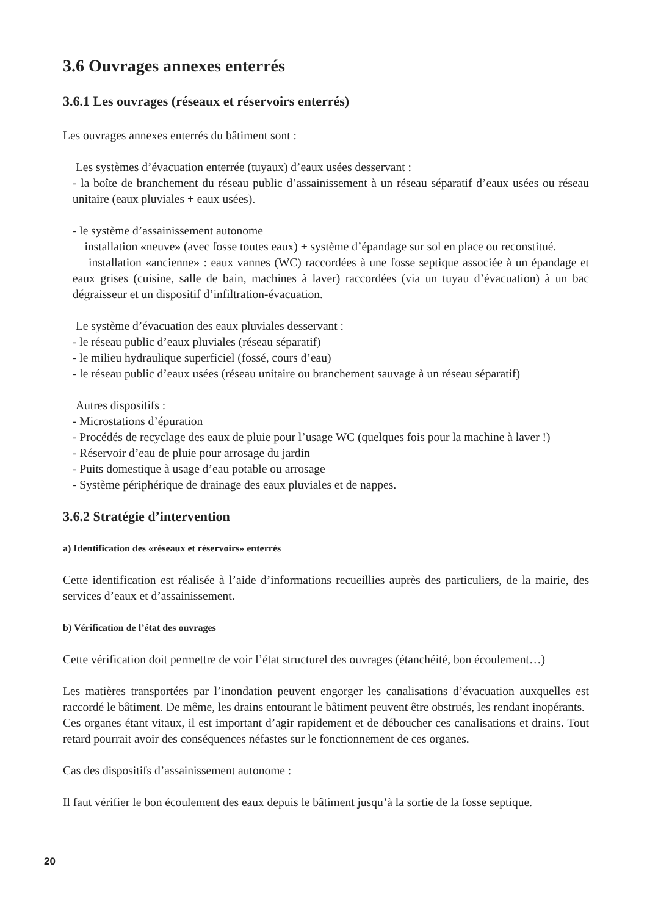3.6 Ouvrages annexes enterrés
3.6.1 Les ouvrages (réseaux et réservoirs enterrés)
Les ouvrages annexes enterrés du bâtiment sont :
Les systèmes d’évacuation enterrée (tuyaux) d’eaux usées desservant :
- la boîte de branchement du réseau public d’assainissement à un réseau séparatif d’eaux usées ou réseau unitaire (eaux pluviales + eaux usées).
- le système d’assainissement autonome
installation «neuve» (avec fosse toutes eaux) + système d’épandage sur sol en place ou reconstitué.
installation «ancienne» : eaux vannes (WC) raccordées à une fosse septique associée à un épandage et eaux grises (cuisine, salle de bain, machines à laver) raccordées (via un tuyau d’évacuation) à un bac dégraisseur et un dispositif d’infiltration-évacuation.
Le système d’évacuation des eaux pluviales desservant :
- le réseau public d’eaux pluviales (réseau séparatif)
- le milieu hydraulique superficiel (fossé, cours d’eau)
- le réseau public d’eaux usées (réseau unitaire ou branchement sauvage à un réseau séparatif)
Autres dispositifs :
- Microstations d’épuration
- Procédés de recyclage des eaux de pluie pour l’usage WC (quelques fois pour la machine à laver !)
- Réservoir d’eau de pluie pour arrosage du jardin
- Puits domestique à usage d’eau potable ou arrosage
- Système périphérique de drainage des eaux pluviales et de nappes.
3.6.2 Stratégie d’intervention
a) Identification des «réseaux et réservoirs» enterrés
Cette identification est réalisée à l’aide d’informations recueillies auprès des particuliers, de la mairie, des services d’eaux et d’assainissement.
b) Vérification de l’état des ouvrages
Cette vérification doit permettre de voir l’état structurel des ouvrages (étanchéité, bon écoulement…)
Les matières transportées par l’inondation peuvent engorger les canalisations d’évacuation auxquelles est raccordé le bâtiment. De même, les drains entourant le bâtiment peuvent être obstrués, les rendant inopérants.
Ces organes étant vitaux, il est important d’agir rapidement et de déboucher ces canalisations et drains. Tout retard pourrait avoir des conséquences néfastes sur le fonctionnement de ces organes.
Cas des dispositifs d’assainissement autonome :
Il faut vérifier le bon écoulement des eaux depuis le bâtiment jusqu’à la sortie de la fosse septique.
20